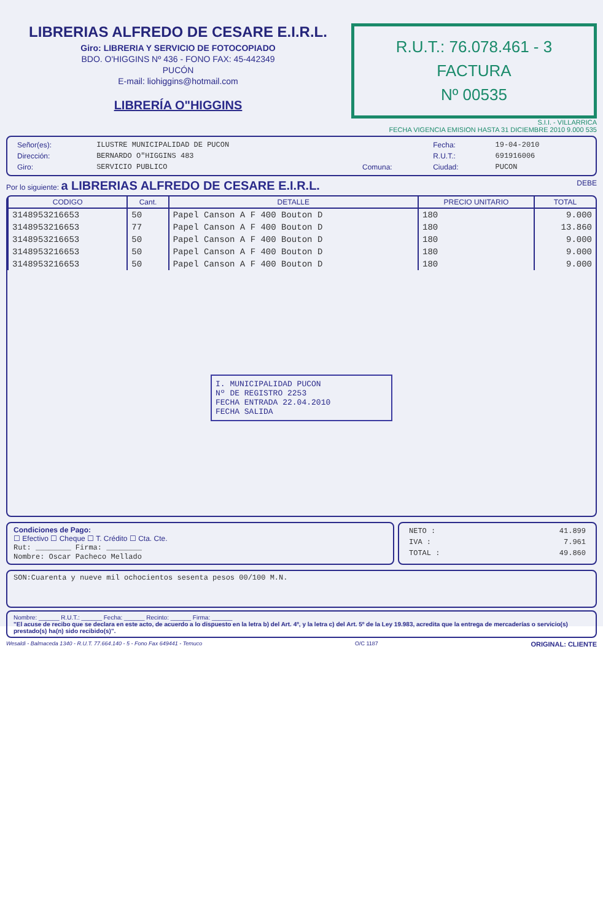LIBRERIAS ALFREDO DE CESARE E.I.R.L.
Giro: LIBRERIA Y SERVICIO DE FOTOCOPIADO
BDO. O'HIGGINS Nº 436 - FONO FAX: 45-442349
PUCÓN
E-mail: liohiggins@hotmail.com
LIBRERÍA O"HIGGINS
R.U.T.: 76.078.461 - 3
FACTURA
Nº 00535
S.I.I. - VILLARRICA
FECHA VIGENCIA EMISION HASTA 31 DICIEMBRE 2010 9.000 535
| Señor(es): | ILUSTRE MUNICIPALIDAD DE PUCON | | Fecha: | 19-04-2010 |
| Dirección: | BERNARDO O"HIGGINS 483 | | R.U.T.: | 691916006 |
| Giro: | SERVICIO PUBLICO | Comuna: | Ciudad: | PUCON |
Por lo siguiente: a LIBRERIAS ALFREDO DE CESARE E.I.R.L. DEBE
| CODIGO | Cant. | DETALLE | PRECIO UNITARIO | TOTAL |
| --- | --- | --- | --- | --- |
| 3148953216653 | 50 | Papel Canson A F 400 Bouton D | 180 | 9.000 |
| 3148953216653 | 77 | Papel Canson A F 400 Bouton D | 180 | 13.860 |
| 3148953216653 | 50 | Papel Canson A F 400 Bouton D | 180 | 9.000 |
| 3148953216653 | 50 | Papel Canson A F 400 Bouton D | 180 | 9.000 |
| 3148953216653 | 50 | Papel Canson A F 400 Bouton D | 180 | 9.000 |
I. MUNICIPALIDAD PUCON
Nº DE REGISTRO 2253
FECHA ENTRADA 22.04.2010
FECHA SALIDA
Condiciones de Pago:
☐ Efectivo ☐ Cheque ☐ T. Crédito ☐ Cta. Cte.
Rut: ________ Firma: ________
Nombre: Oscar Pacheco Mellado
| NETO : | 41.899 |
| IVA : | 7.961 |
| TOTAL : | 49.860 |
SON:Cuarenta y nueve mil ochocientos sesenta pesos 00/100 M.N.
Nombre: ______ R.U.T.: ______ Fecha: ______ Recinto: ______ Firma: ______
"El acuse de recibo que se declara en este acto, de acuerdo a lo dispuesto en la letra b) del Art. 4º, y la letra c) del Art. 5º de la Ley 19.983, acredita que la entrega de mercaderías o servicio(s) prestado(s) ha(n) sido recibido(s)".
Wesaldi - Balmaceda 1340 - R.U.T. 77.664.140 - 5 - Fono Fax 649441 - Temuco O/C 1187 ORIGINAL: CLIENTE